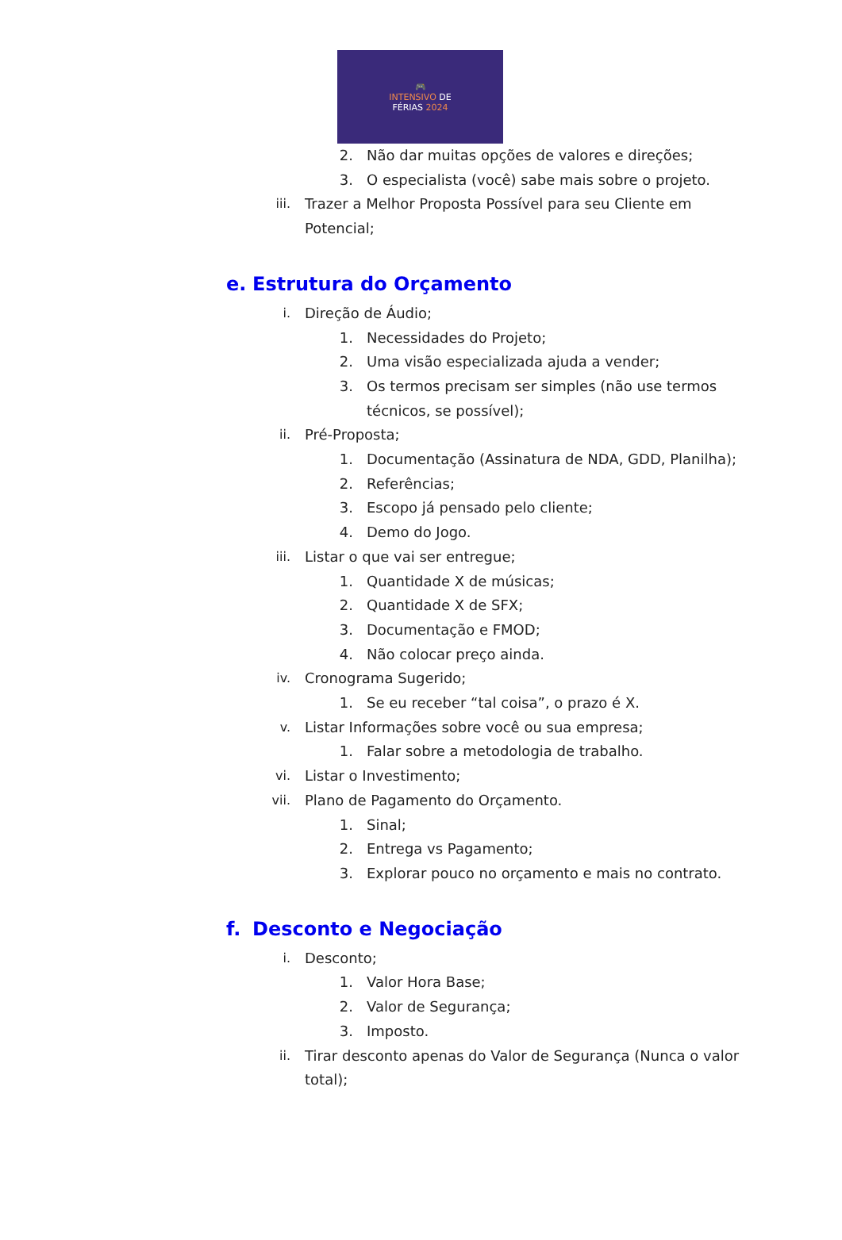🎮
INTENSIVO DE
FÉRIAS 2024
2. Não dar muitas opções de valores e direções;
3. O especialista (você) sabe mais sobre o projeto.
iii. Trazer a Melhor Proposta Possível para seu Cliente em Potencial;
e. Estrutura do Orçamento
i. Direção de Áudio;
1. Necessidades do Projeto;
2. Uma visão especializada ajuda a vender;
3. Os termos precisam ser simples (não use termos técnicos, se possível);
ii. Pré-Proposta;
1. Documentação (Assinatura de NDA, GDD, Planilha);
2. Referências;
3. Escopo já pensado pelo cliente;
4. Demo do Jogo.
iii. Listar o que vai ser entregue;
1. Quantidade X de músicas;
2. Quantidade X de SFX;
3. Documentação e FMOD;
4. Não colocar preço ainda.
iv. Cronograma Sugerido;
1. Se eu receber “tal coisa”, o prazo é X.
v. Listar Informações sobre você ou sua empresa;
1. Falar sobre a metodologia de trabalho.
vi. Listar o Investimento;
vii. Plano de Pagamento do Orçamento.
1. Sinal;
2. Entrega vs Pagamento;
3. Explorar pouco no orçamento e mais no contrato.
f. Desconto e Negociação
i. Desconto;
1. Valor Hora Base;
2. Valor de Segurança;
3. Imposto.
ii. Tirar desconto apenas do Valor de Segurança (Nunca o valor total);